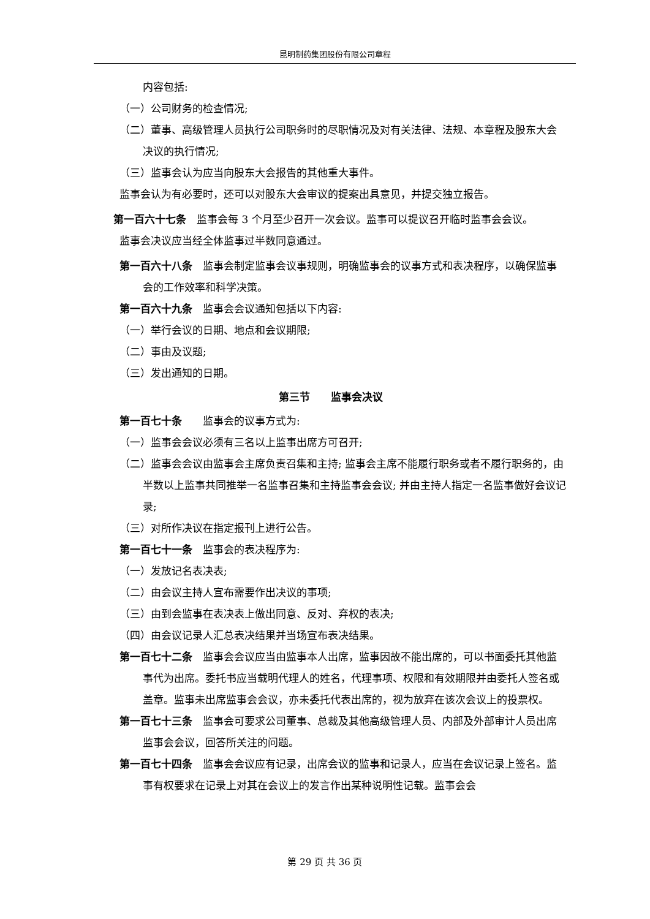昆明制药集团股份有限公司章程
内容包括:
（一）公司财务的检查情况;
（二）董事、高级管理人员执行公司职务时的尽职情况及对有关法律、法规、本章程及股东大会决议的执行情况;
（三）监事会认为应当向股东大会报告的其他重大事件。
监事会认为有必要时，还可以对股东大会审议的提案出具意见，并提交独立报告。
第一百六十七条　监事会每 3 个月至少召开一次会议。监事可以提议召开临时监事会会议。
监事会决议应当经全体监事过半数同意通过。
第一百六十八条　监事会制定监事会议事规则，明确监事会的议事方式和表决程序，以确保监事会的工作效率和科学决策。
第一百六十九条　监事会会议通知包括以下内容:
（一）举行会议的日期、地点和会议期限;
（二）事由及议题;
（三）发出通知的日期。
第三节　　监事会决议
第一百七十条　　监事会的议事方式为:
（一）监事会会议必须有三名以上监事出席方可召开;
（二）监事会会议由监事会主席负责召集和主持; 监事会主席不能履行职务或者不履行职务的，由半数以上监事共同推举一名监事召集和主持监事会会议; 并由主持人指定一名监事做好会议记录;
（三）对所作决议在指定报刊上进行公告。
第一百七十一条　监事会的表决程序为:
（一）发放记名表决表;
（二）由会议主持人宣布需要作出决议的事项;
（三）由到会监事在表决表上做出同意、反对、弃权的表决;
（四）由会议记录人汇总表决结果并当场宣布表决结果。
第一百七十二条　监事会会议应当由监事本人出席，监事因故不能出席的，可以书面委托其他监事代为出席。委托书应当载明代理人的姓名，代理事项、权限和有效期限并由委托人签名或盖章。监事未出席监事会会议，亦未委托代表出席的，视为放弃在该次会议上的投票权。
第一百七十三条　监事会可要求公司董事、总裁及其他高级管理人员、内部及外部审计人员出席监事会会议，回答所关注的问题。
第一百七十四条　监事会会议应有记录，出席会议的监事和记录人，应当在会议记录上签名。监事有权要求在记录上对其在会议上的发言作出某种说明性记载。监事会会
第 29 页 共 36 页